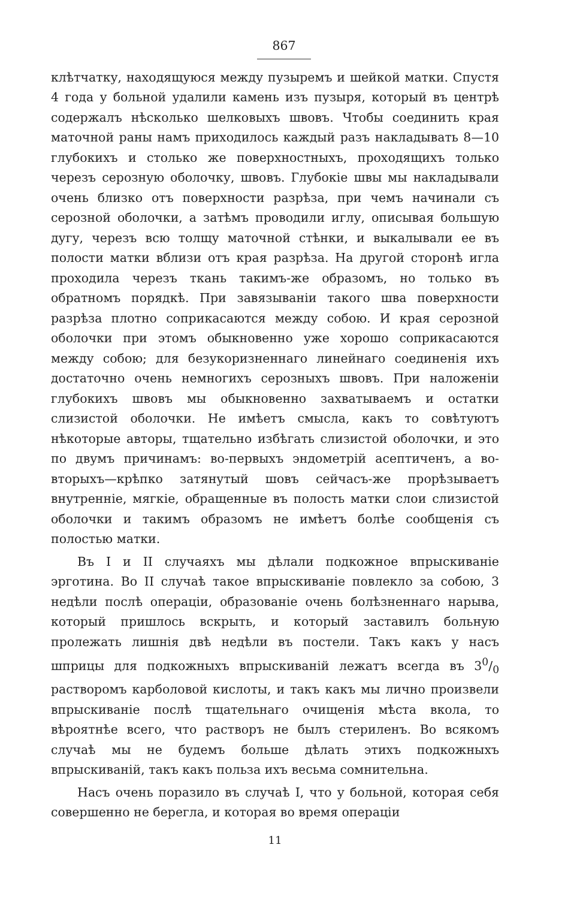867
клѣтчатку, находящуюся между пузыремъ и шейкой матки. Спустя 4 года у больной удалили камень изъ пузыря, который въ центрѣ содержалъ нѣсколько шелковыхъ швовъ. Чтобы соединить края маточной раны намъ приходилось каждый разъ накладывать 8—10 глубокихъ и столько же поверхностныхъ, проходящихъ только черезъ серозную оболочку, швовъ. Глубокiе швы мы накладывали очень близко отъ поверхности разрѣза, при чемъ начинали съ серозной оболочки, а затѣмъ проводили иглу, описывая большую дугу, черезъ всю толщу маточной стѣнки, и выкалывали ее въ полости матки вблизи отъ края разрѣза. На другой сторонѣ игла проходила черезъ ткань такимъ-же образомъ, но только въ обратномъ порядкѣ. При завязыванiи такого шва поверхности разрѣза плотно соприкасаются между собою. И края серозной оболочки при этомъ обыкновенно уже хорошо соприкасаются между собою; для безукоризненнаго линейнаго соединенiя ихъ достаточно очень немногихъ серозныхъ швовъ. При наложенiи глубокихъ швовъ мы обыкновенно захватываемъ и остатки слизистой оболочки. Не имѣетъ смысла, какъ то совѣтуютъ нѣкоторые авторы, тщательно избѣгать слизистой оболочки, и это по двумъ причинамъ: во-первыхъ эндометрiй асептиченъ, а во-вторыхъ—крѣпко затянутый шовъ сейчасъ-же прорѣзываетъ внутреннiе, мягкiе, обращенные въ полость матки слои слизистой оболочки и такимъ образомъ не имѣетъ болѣе сообщенiя съ полостью матки.
Въ I и II случаяхъ мы дѣлали подкожное впрыскиванiе эрготина. Во II случаѣ такое впрыскиванiе повлекло за собою, 3 недѣли послѣ операцiи, образованiе очень болѣзненнаго нарыва, который пришлось вскрыть, и который заставилъ больную пролежать лишнiя двѣ недѣли въ постели. Такъ какъ у насъ шприцы для подкожныхъ впрыскиванiй лежатъ всегда въ 30/0 растворомъ карболовой кислоты, и такъ какъ мы лично произвели впрыскиванiе послѣ тщательнаго очищенiя мѣста вкола, то вѣроятнѣе всего, что растворъ не былъ стериленъ. Во всякомъ случаѣ мы не будемъ больше дѣлать этихъ подкожныхъ впрыскиванiй, такъ какъ польза ихъ весьма сомнительна.
Насъ очень поразило въ случаѣ I, что у больной, которая себя совершенно не берегла, и которая во время операцiи
11